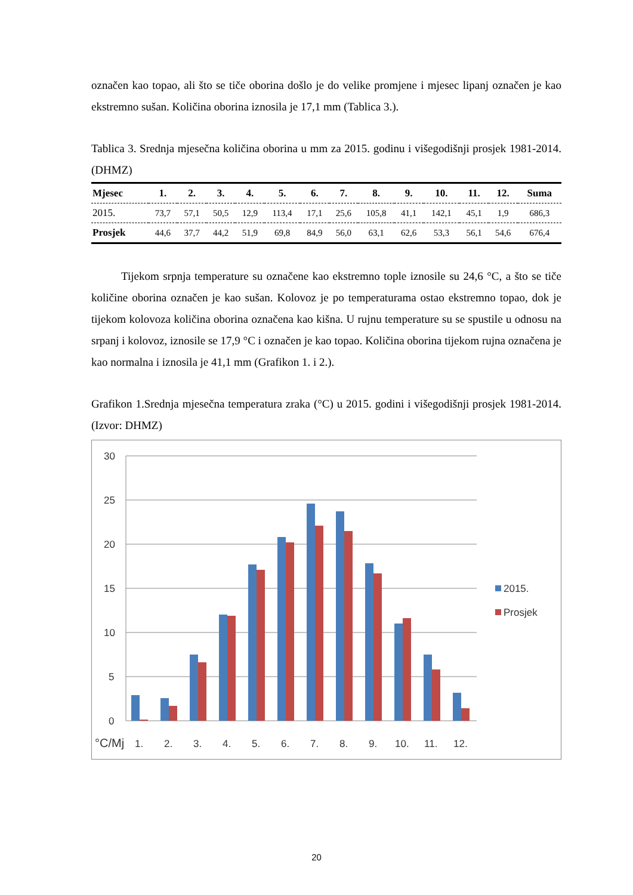označen kao topao, ali što se tiče oborina došlo je do velike promjene i mjesec lipanj označen je kao ekstremno sušan. Količina oborina iznosila je 17,1 mm (Tablica 3.).
Tablica 3. Srednja mjesečna količina oborina u mm za 2015. godinu i višegodišnji prosjek 1981-2014. (DHMZ)
| Mjesec | 1. | 2. | 3. | 4. | 5. | 6. | 7. | 8. | 9. | 10. | 11. | 12. | Suma |
| --- | --- | --- | --- | --- | --- | --- | --- | --- | --- | --- | --- | --- | --- |
| 2015. | 73,7 | 57,1 | 50,5 | 12,9 | 113,4 | 17,1 | 25,6 | 105,8 | 41,1 | 142,1 | 45,1 | 1,9 | 686,3 |
| Prosjek | 44,6 | 37,7 | 44,2 | 51,9 | 69,8 | 84,9 | 56,0 | 63,1 | 62,6 | 53,3 | 56,1 | 54,6 | 676,4 |
Tijekom srpnja temperature su označene kao ekstremno tople iznosile su 24,6 °C, a što se tiče količine oborina označen je kao sušan. Kolovoz je po temperaturama ostao ekstremno topao, dok je tijekom kolovoza količina oborina označena kao kišna. U rujnu temperature su se spustile u odnosu na srpanj i kolovoz, iznosile se 17,9 °C i označen je kao topao. Količina oborina tijekom rujna označena je kao normalna i iznosila je 41,1 mm (Grafikon 1. i 2.).
Grafikon 1.Srednja mjesečna temperatura zraka (°C) u 2015. godini i višegodišnji prosjek 1981-2014. (Izvor: DHMZ)
30
25
20
15
10
5
0
°C/Mj
1.
2.
3.
4.
5.
6.
7.
8.
9.
10.
11.
12.
2015.
Prosjek
20